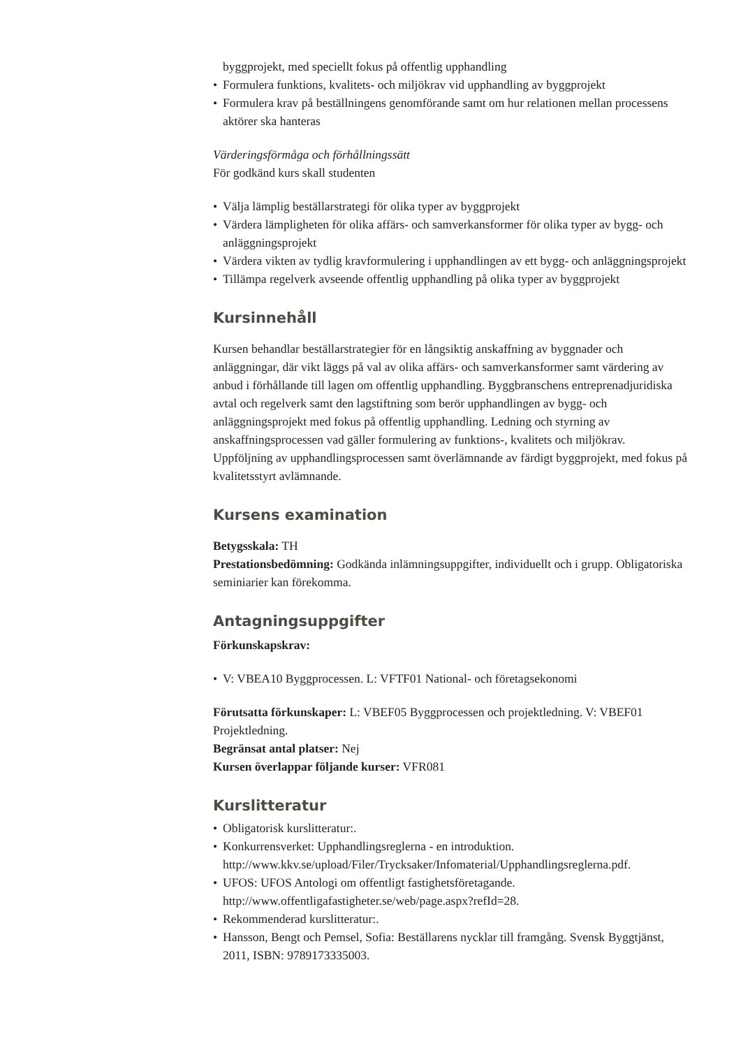byggprojekt, med speciellt fokus på offentlig upphandling
• Formulera funktions, kvalitets- och miljökrav vid upphandling av byggprojekt
• Formulera krav på beställningens genomförande samt om hur relationen mellan processens aktörer ska hanteras
Värderingsförmåga och förhållningssätt
För godkänd kurs skall studenten
• Välja lämplig beställarstrategi för olika typer av byggprojekt
• Värdera lämpligheten för olika affärs- och samverkansformer för olika typer av bygg- och anläggningsprojekt
• Värdera vikten av tydlig kravformulering i upphandlingen av ett bygg- och anläggningsprojekt
• Tillämpa regelverk avseende offentlig upphandling på olika typer av byggprojekt
Kursinnehåll
Kursen behandlar beställarstrategier för en långsiktig anskaffning av byggnader och anläggningar, där vikt läggs på val av olika affärs- och samverkansformer samt värdering av anbud i förhållande till lagen om offentlig upphandling. Byggbranschens entreprenadjuridiska avtal och regelverk samt den lagstiftning som berör upphandlingen av bygg- och anläggningsprojekt med fokus på offentlig upphandling. Ledning och styrning av anskaffningsprocessen vad gäller formulering av funktions-, kvalitets och miljökrav. Uppföljning av upphandlingsprocessen samt överlämnande av färdigt byggprojekt, med fokus på kvalitetsstyrt avlämnande.
Kursens examination
Betygsskala: TH
Prestationsbedömning: Godkända inlämningsuppgifter, individuellt och i grupp. Obligatoriska seminiarier kan förekomma.
Antagningsuppgifter
Förkunskapskrav:
• V: VBEA10 Byggprocessen. L: VFTF01 National- och företagsekonomi
Förutsatta förkunskaper: L: VBEF05 Byggprocessen och projektledning. V: VBEF01 Projektledning.
Begränsat antal platser: Nej
Kursen överlappar följande kurser: VFR081
Kurslitteratur
• Obligatorisk kurslitteratur:.
• Konkurrensverket: Upphandlingsreglerna - en introduktion. http://www.kkv.se/upload/Filer/Trycksaker/Infomaterial/Upphandlingsreglerna.pdf.
• UFOS: UFOS Antologi om offentligt fastighetsföretagande. http://www.offentligafastigheter.se/web/page.aspx?refId=28.
• Rekommenderad kurslitteratur:.
• Hansson, Bengt och Pemsel, Sofia: Beställarens nycklar till framgång. Svensk Byggtjänst, 2011, ISBN: 9789173335003.